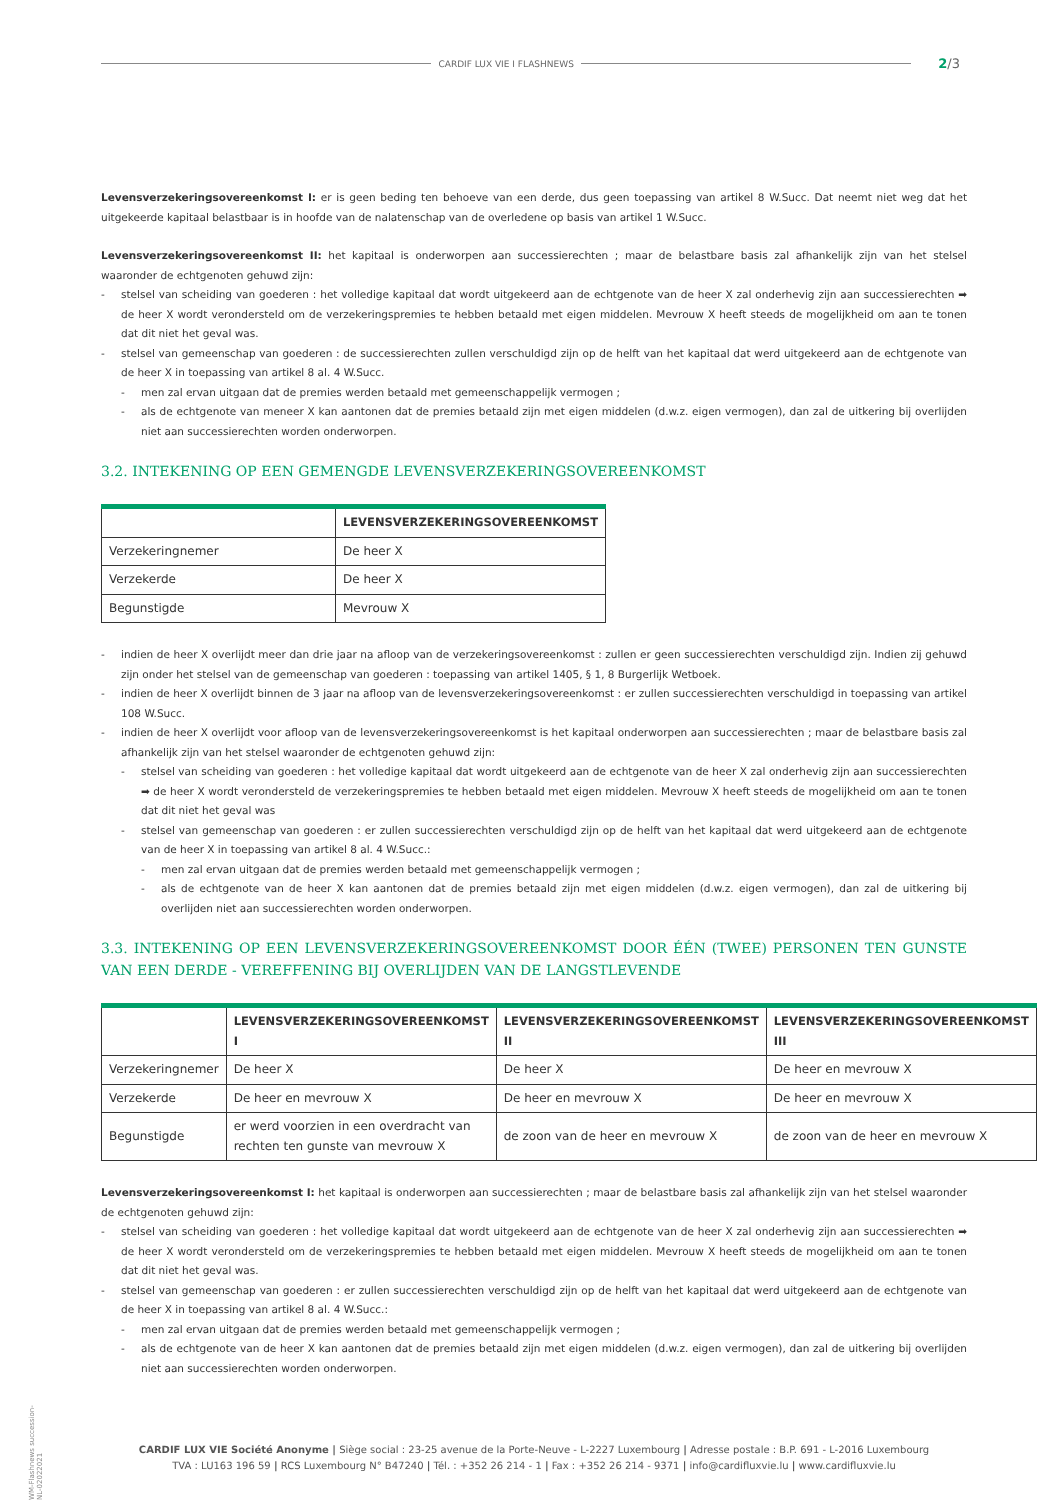CARDIF LUX VIE I FLASHNEWS
2/3
Levensverzekeringsovereenkomst I: er is geen beding ten behoeve van een derde, dus geen toepassing van artikel 8 W.Succ. Dat neemt niet weg dat het uitgekeerde kapitaal belastbaar is in hoofde van de nalatenschap van de overledene op basis van artikel 1 W.Succ.
Levensverzekeringsovereenkomst II: het kapitaal is onderworpen aan successierechten ; maar de belastbare basis zal afhankelijk zijn van het stelsel waaronder de echtgenoten gehuwd zijn:
- stelsel van scheiding van goederen : het volledige kapitaal dat wordt uitgekeerd aan de echtgenote van de heer X zal onderhevig zijn aan successierechten ➡ de heer X wordt verondersteld om de verzekeringspremies te hebben betaald met eigen middelen. Mevrouw X heeft steeds de mogelijkheid om aan te tonen dat dit niet het geval was.
- stelsel van gemeenschap van goederen : de successierechten zullen verschuldigd zijn op de helft van het kapitaal dat werd uitgekeerd aan de echtgenote van de heer X in toepassing van artikel 8 al. 4 W.Succ.
- men zal ervan uitgaan dat de premies werden betaald met gemeenschappelijk vermogen ;
- als de echtgenote van meneer X kan aantonen dat de premies betaald zijn met eigen middelen (d.w.z. eigen vermogen), dan zal de uitkering bij overlijden niet aan successierechten worden onderworpen.
3.2. INTEKENING OP EEN GEMENGDE LEVENSVERZEKERINGSOVEREENKOMST
| | LEVENSVERZEKERINGSOVEREENKOMST |
| --- | --- |
| Verzekeringnemer | De heer X |
| Verzekerde | De heer X |
| Begunstigde | Mevrouw X |
- indien de heer X overlijdt meer dan drie jaar na afloop van de verzekeringsovereenkomst : zullen er geen successierechten verschuldigd zijn. Indien zij gehuwd zijn onder het stelsel van de gemeenschap van goederen : toepassing van artikel 1405, § 1, 8 Burgerlijk Wetboek.
- indien de heer X overlijdt binnen de 3 jaar na afloop van de levensverzekeringsovereenkomst : er zullen successierechten verschuldigd in toepassing van artikel 108 W.Succ.
- indien de heer X overlijdt voor afloop van de levensverzekeringsovereenkomst is het kapitaal onderworpen aan successierechten ; maar de belastbare basis zal afhankelijk zijn van het stelsel waaronder de echtgenoten gehuwd zijn:
- stelsel van scheiding van goederen : het volledige kapitaal dat wordt uitgekeerd aan de echtgenote van de heer X zal onderhevig zijn aan successierechten ➡ de heer X wordt verondersteld de verzekeringspremies te hebben betaald met eigen middelen. Mevrouw X heeft steeds de mogelijkheid om aan te tonen dat dit niet het geval was
- stelsel van gemeenschap van goederen : er zullen successierechten verschuldigd zijn op de helft van het kapitaal dat werd uitgekeerd aan de echtgenote van de heer X in toepassing van artikel 8 al. 4 W.Succ.:
- men zal ervan uitgaan dat de premies werden betaald met gemeenschappelijk vermogen ;
- als de echtgenote van de heer X kan aantonen dat de premies betaald zijn met eigen middelen (d.w.z. eigen vermogen), dan zal de uitkering bij overlijden niet aan successierechten worden onderworpen.
3.3. INTEKENING OP EEN LEVENSVERZEKERINGSOVEREENKOMST DOOR ÉÉN (TWEE) PERSONEN TEN GUNSTE VAN EEN DERDE - VEREFFENING BIJ OVERLIJDEN VAN DE LANGSTLEVENDE
| | LEVENSVERZEKERINGSOVEREENKOMST I | LEVENSVERZEKERINGSOVEREENKOMST II | LEVENSVERZEKERINGSOVEREENKOMST III |
| --- | --- | --- | --- |
| Verzekeringnemer | De heer X | De heer X | De heer en mevrouw X |
| Verzekerde | De heer en mevrouw X | De heer en mevrouw X | De heer en mevrouw X |
| Begunstigde | er werd voorzien in een overdracht van rechten ten gunste van mevrouw X | de zoon van de heer en mevrouw X | de zoon van de heer en mevrouw X |
Levensverzekeringsovereenkomst I: het kapitaal is onderworpen aan successierechten ; maar de belastbare basis zal afhankelijk zijn van het stelsel waaronder de echtgenoten gehuwd zijn:
- stelsel van scheiding van goederen : het volledige kapitaal dat wordt uitgekeerd aan de echtgenote van de heer X zal onderhevig zijn aan successierechten ➡ de heer X wordt verondersteld om de verzekeringspremies te hebben betaald met eigen middelen. Mevrouw X heeft steeds de mogelijkheid om aan te tonen dat dit niet het geval was.
- stelsel van gemeenschap van goederen : er zullen successierechten verschuldigd zijn op de helft van het kapitaal dat werd uitgekeerd aan de echtgenote van de heer X in toepassing van artikel 8 al. 4 W.Succ.:
- men zal ervan uitgaan dat de premies werden betaald met gemeenschappelijk vermogen ;
- als de echtgenote van de heer X kan aantonen dat de premies betaald zijn met eigen middelen (d.w.z. eigen vermogen), dan zal de uitkering bij overlijden niet aan successierechten worden onderworpen.
WM-Flashnews succession-NL-02022021
CARDIF LUX VIE Société Anonyme | Siège social : 23-25 avenue de la Porte-Neuve - L-2227 Luxembourg | Adresse postale : B.P. 691 - L-2016 Luxembourg
TVA : LU163 196 59 | RCS Luxembourg N° B47240 | Tél. : +352 26 214 - 1 | Fax : +352 26 214 - 9371 | info@cardifluxvie.lu | www.cardifluxvie.lu